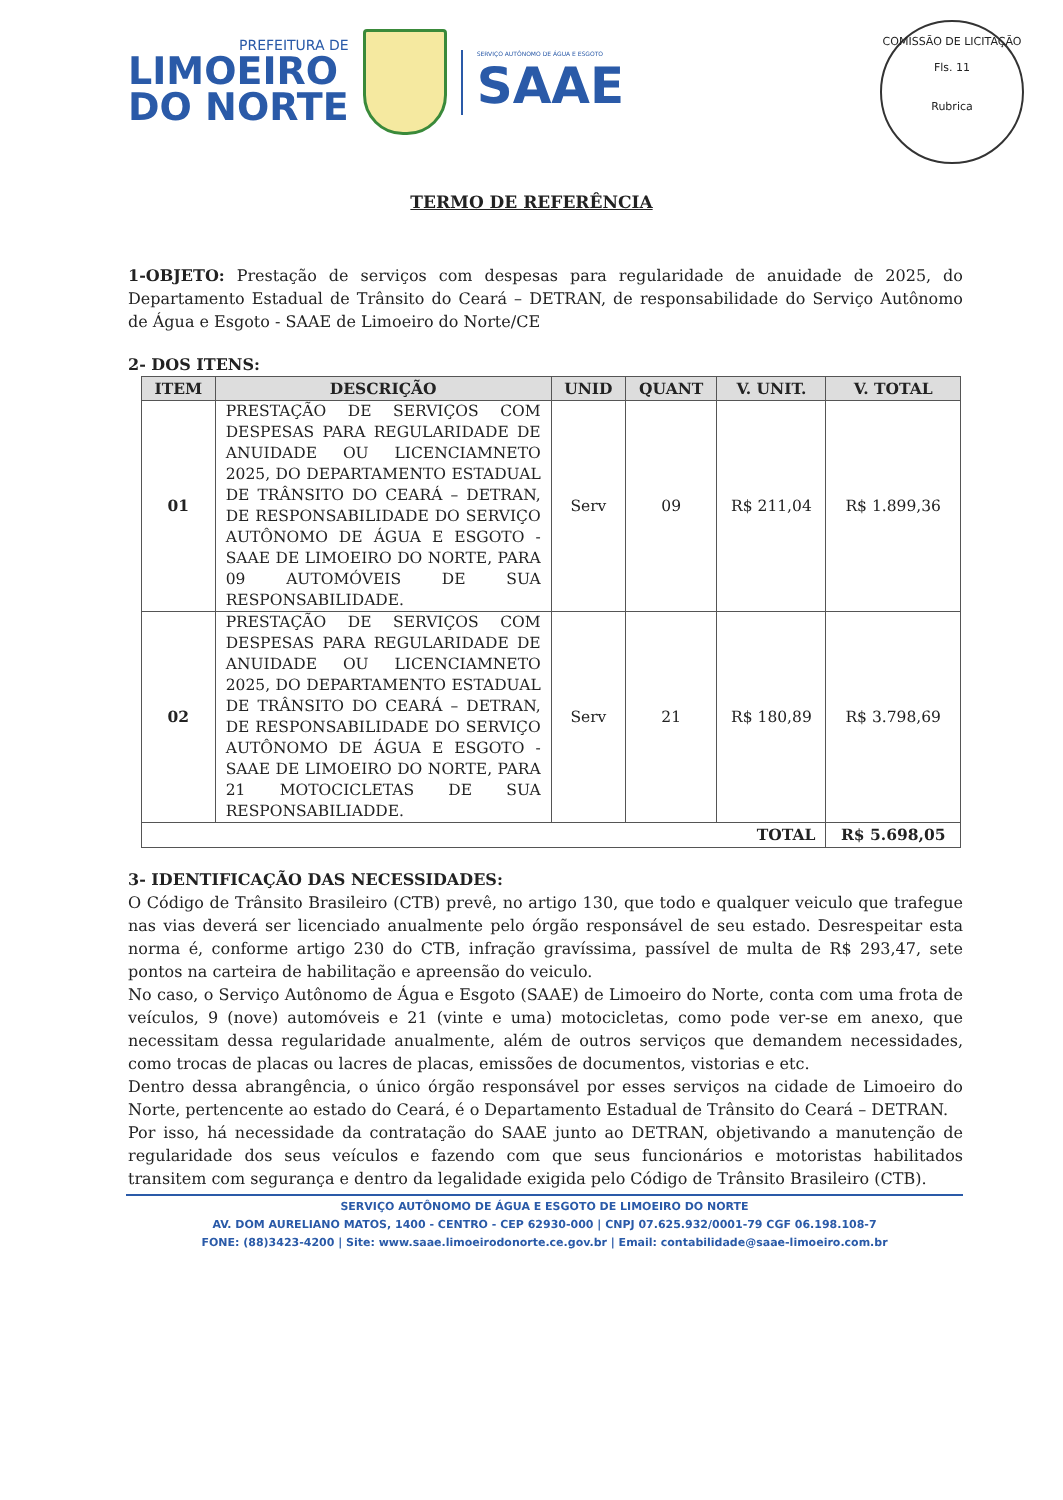PREFEITURA DE
LIMOEIRO
DO NORTE
SERVIÇO AUTÔNOMO DE ÁGUA E ESGOTO
SAAE
COMISSÃO DE LICITAÇÃO
Fls. 11
Rubrica
TERMO DE REFERÊNCIA
1-OBJETO: Prestação de serviços com despesas para regularidade de anuidade de 2025, do Departamento Estadual de Trânsito do Ceará – DETRAN, de responsabilidade do Serviço Autônomo de Água e Esgoto - SAAE de Limoeiro do Norte/CE
2- DOS ITENS:
| ITEM | DESCRIÇÃO | UNID | QUANT | V. UNIT. | V. TOTAL |
| --- | --- | --- | --- | --- | --- |
| 01 | PRESTAÇÃO DE SERVIÇOS COM DESPESAS PARA REGULARIDADE DE ANUIDADE OU LICENCIAMNETO 2025, DO DEPARTAMENTO ESTADUAL DE TRÂNSITO DO CEARÁ – DETRAN, DE RESPONSABILIDADE DO SERVIÇO AUTÔNOMO DE ÁGUA E ESGOTO - SAAE DE LIMOEIRO DO NORTE, PARA 09 AUTOMÓVEIS DE SUA RESPONSABILIDADE. | Serv | 09 | R$ 211,04 | R$ 1.899,36 |
| 02 | PRESTAÇÃO DE SERVIÇOS COM DESPESAS PARA REGULARIDADE DE ANUIDADE OU LICENCIAMNETO 2025, DO DEPARTAMENTO ESTADUAL DE TRÂNSITO DO CEARÁ – DETRAN, DE RESPONSABILIDADE DO SERVIÇO AUTÔNOMO DE ÁGUA E ESGOTO - SAAE DE LIMOEIRO DO NORTE, PARA 21 MOTOCICLETAS DE SUA RESPONSABILIADDE. | Serv | 21 | R$ 180,89 | R$ 3.798,69 |
| TOTAL | | | | | R$ 5.698,05 |
3- IDENTIFICAÇÃO DAS NECESSIDADES:
O Código de Trânsito Brasileiro (CTB) prevê, no artigo 130, que todo e qualquer veiculo que trafegue nas vias deverá ser licenciado anualmente pelo órgão responsável de seu estado. Desrespeitar esta norma é, conforme artigo 230 do CTB, infração gravíssima, passível de multa de R$ 293,47, sete pontos na carteira de habilitação e apreensão do veiculo.
No caso, o Serviço Autônomo de Água e Esgoto (SAAE) de Limoeiro do Norte, conta com uma frota de veículos, 9 (nove) automóveis e 21 (vinte e uma) motocicletas, como pode ver-se em anexo, que necessitam dessa regularidade anualmente, além de outros serviços que demandem necessidades, como trocas de placas ou lacres de placas, emissões de documentos, vistorias e etc.
Dentro dessa abrangência, o único órgão responsável por esses serviços na cidade de Limoeiro do Norte, pertencente ao estado do Ceará, é o Departamento Estadual de Trânsito do Ceará – DETRAN.
Por isso, há necessidade da contratação do SAAE junto ao DETRAN, objetivando a manutenção de regularidade dos seus veículos e fazendo com que seus funcionários e motoristas habilitados transitem com segurança e dentro da legalidade exigida pelo Código de Trânsito Brasileiro (CTB).
SERVIÇO AUTÔNOMO DE ÁGUA E ESGOTO DE LIMOEIRO DO NORTE
AV. DOM AURELIANO MATOS, 1400 - CENTRO - CEP 62930-000 | CNPJ 07.625.932/0001-79 CGF 06.198.108-7
FONE: (88)3423-4200 | Site: www.saae.limoeirodonorte.ce.gov.br | Email: contabilidade@saae-limoeiro.com.br